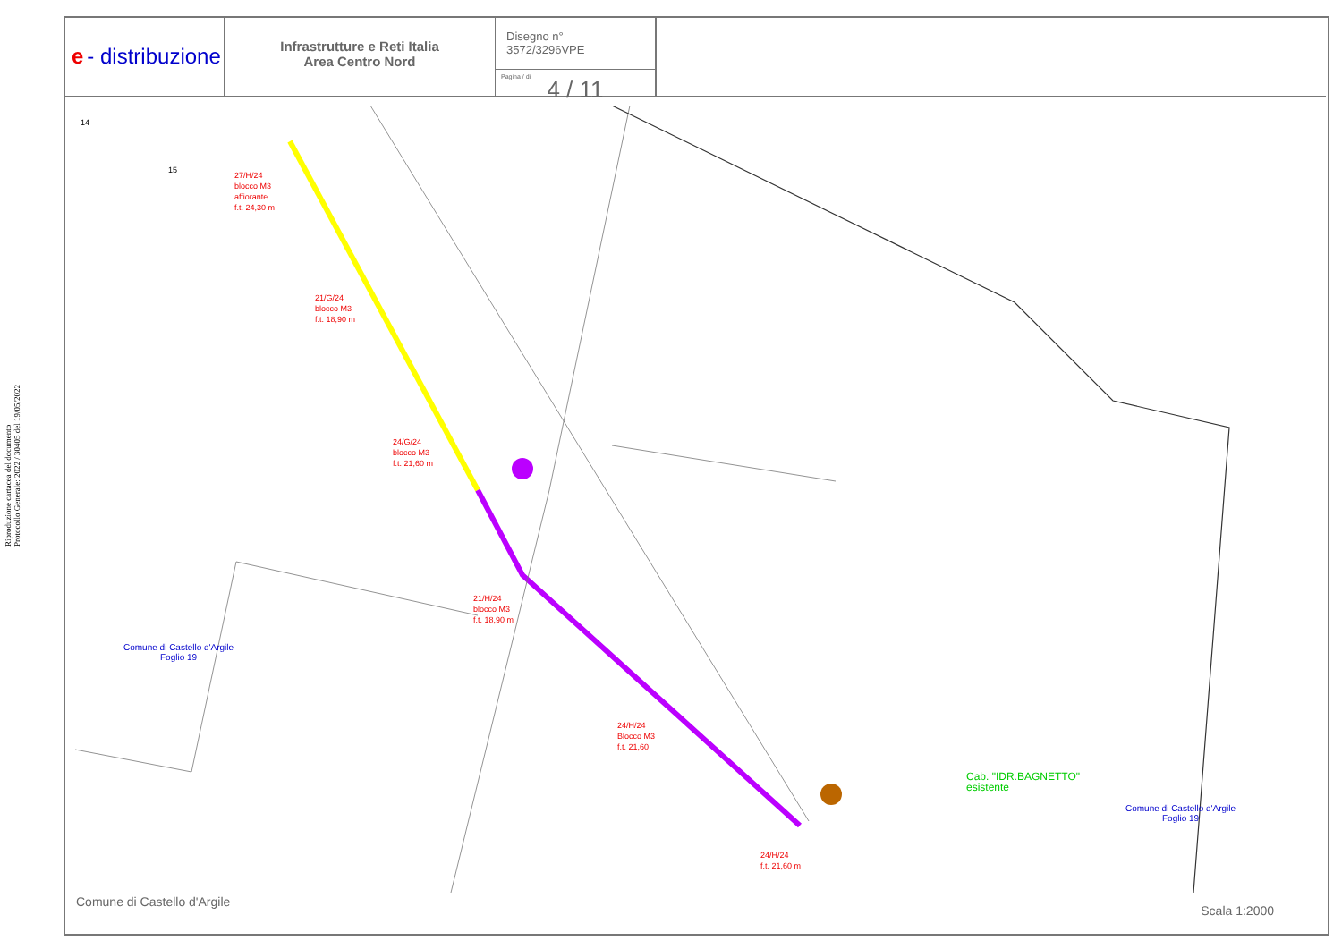e - distribuzione
Infrastrutture e Reti Italia
Area Centro Nord
Disegno n° 3572/3296VPE
Pagina / di
4 / 11
Riproduzione cartacea del documento
Protocollo Generale: 2022 / 30405 del 19/05/2022
27/H/24
blocco M3
affiorante
f.t. 24,30 m
21/G/24
blocco M3
f.t. 18,90 m
24/G/24
blocco M3
f.t. 21,60 m
21/H/24
blocco M3
f.t. 18,90 m
24/H/24
Blocco M3
f.t. 21,60
24/H/24
f.t. 21,60 m
Cab. "IDR.BAGNETTO"
esistente
Comune di Castello d'Argile
Foglio 19
Comune di Castello d'Argile
Foglio 19
14
15
Comune di Castello d'Argile
Scala 1:2000